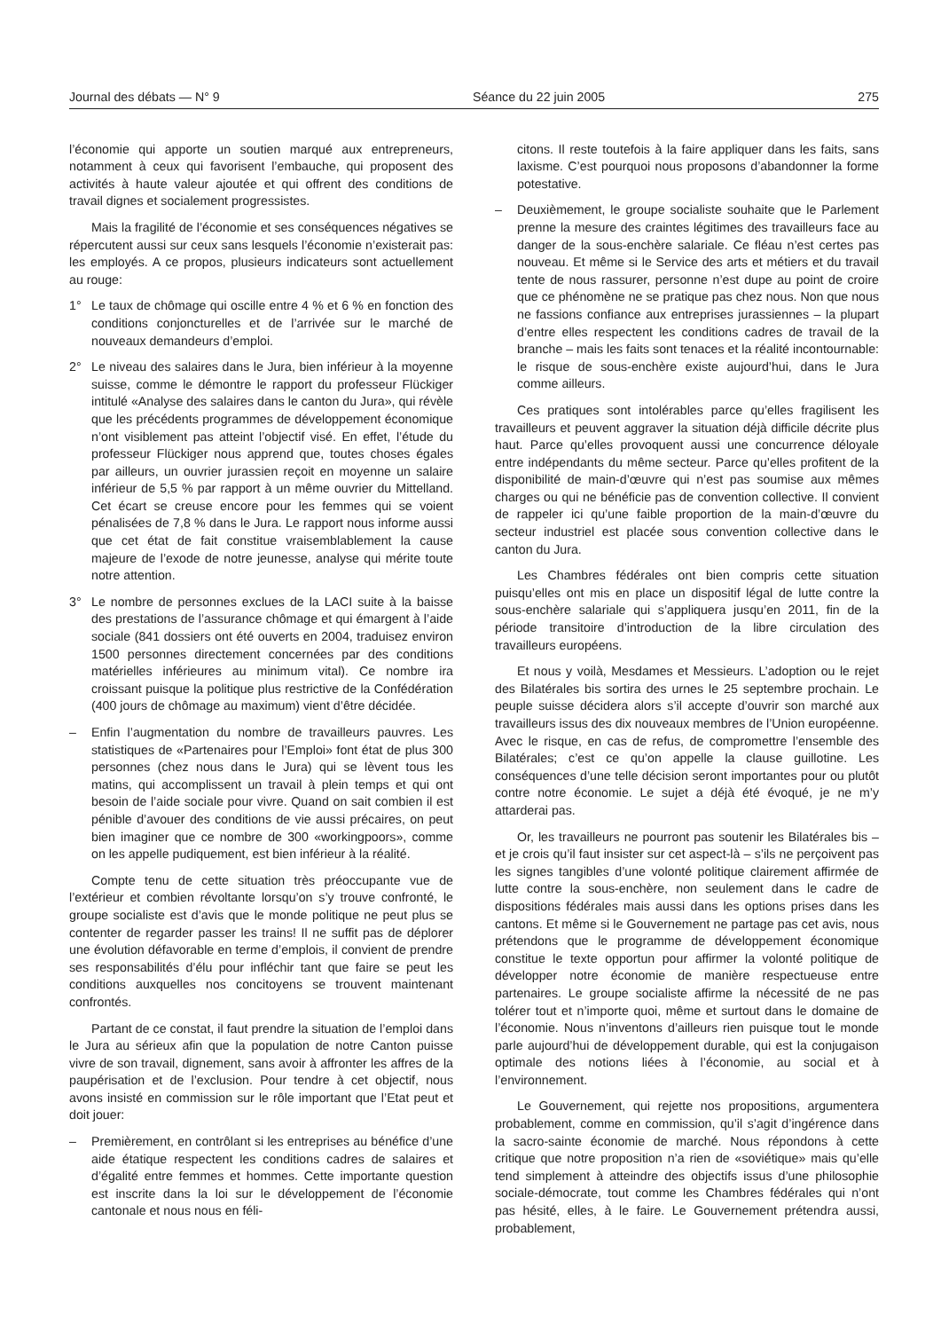Journal des débats — N° 9 Séance du 22 juin 2005 275
l’économie qui apporte un soutien marqué aux entrepreneurs, notamment à ceux qui favorisent l’embauche, qui proposent des activités à haute valeur ajoutée et qui offrent des conditions de travail dignes et socialement progressistes.
Mais la fragilité de l’économie et ses conséquences négatives se répercutent aussi sur ceux sans lesquels l’économie n’existerait pas: les employés. A ce propos, plusieurs indicateurs sont actuellement au rouge:
1° Le taux de chômage qui oscille entre 4 % et 6 % en fonction des conditions conjoncturelles et de l’arrivée sur le marché de nouveaux demandeurs d’emploi.
2° Le niveau des salaires dans le Jura, bien inférieur à la moyenne suisse, comme le démontre le rapport du professeur Flückiger intitulé «Analyse des salaires dans le canton du Jura», qui révèle que les précédents programmes de développement économique n’ont visiblement pas atteint l’objectif visé. En effet, l’étude du professeur Flückiger nous apprend que, toutes choses égales par ailleurs, un ouvrier jurassien reçoit en moyenne un salaire inférieur de 5,5 % par rapport à un même ouvrier du Mittelland. Cet écart se creuse encore pour les femmes qui se voient pénalisées de 7,8 % dans le Jura. Le rapport nous informe aussi que cet état de fait constitue vraisemblablement la cause majeure de l’exode de notre jeunesse, analyse qui mérite toute notre attention.
3° Le nombre de personnes exclues de la LACI suite à la baisse des prestations de l’assurance chômage et qui émargent à l’aide sociale (841 dossiers ont été ouverts en 2004, traduisez environ 1500 personnes directement concernées par des conditions matérielles inférieures au minimum vital). Ce nombre ira croissant puisque la politique plus restrictive de la Confédération (400 jours de chômage au maximum) vient d’être décidée.
– Enfin l’augmentation du nombre de travailleurs pauvres. Les statistiques de «Partenaires pour l’Emploi» font état de plus 300 personnes (chez nous dans le Jura) qui se lèvent tous les matins, qui accomplissent un travail à plein temps et qui ont besoin de l’aide sociale pour vivre. Quand on sait combien il est pénible d’avouer des conditions de vie aussi précaires, on peut bien imaginer que ce nombre de 300 «workingpoors», comme on les appelle pudiquement, est bien inférieur à la réalité.
Compte tenu de cette situation très préoccupante vue de l’extérieur et combien révoltante lorsqu’on s’y trouve confronté, le groupe socialiste est d’avis que le monde politique ne peut plus se contenter de regarder passer les trains! Il ne suffit pas de déplorer une évolution défavorable en terme d’emplois, il convient de prendre ses responsabilités d’élu pour infléchir tant que faire se peut les conditions auxquelles nos concitoyens se trouvent maintenant confrontés.
Partant de ce constat, il faut prendre la situation de l’emploi dans le Jura au sérieux afin que la population de notre Canton puisse vivre de son travail, dignement, sans avoir à affronter les affres de la paupérisation et de l’exclusion. Pour tendre à cet objectif, nous avons insisté en commission sur le rôle important que l’Etat peut et doit jouer:
– Premièrement, en contrôlant si les entreprises au bénéfice d’une aide étatique respectent les conditions cadres de salaires et d’égalité entre femmes et hommes. Cette importante question est inscrite dans la loi sur le développement de l’économie cantonale et nous nous en féli-
citons. Il reste toutefois à la faire appliquer dans les faits, sans laxisme. C’est pourquoi nous proposons d’abandonner la forme potestative.
– Deuxièmement, le groupe socialiste souhaite que le Parlement prenne la mesure des craintes légitimes des travailleurs face au danger de la sous-enchère salariale. Ce fléau n’est certes pas nouveau. Et même si le Service des arts et métiers et du travail tente de nous rassurer, personne n’est dupe au point de croire que ce phénomène ne se pratique pas chez nous. Non que nous ne fassions confiance aux entreprises jurassiennes – la plupart d’entre elles respectent les conditions cadres de travail de la branche – mais les faits sont tenaces et la réalité incontournable: le risque de sous-enchère existe aujourd’hui, dans le Jura comme ailleurs.
Ces pratiques sont intolérables parce qu’elles fragilisent les travailleurs et peuvent aggraver la situation déjà difficile décrite plus haut. Parce qu’elles provoquent aussi une concurrence déloyale entre indépendants du même secteur. Parce qu’elles profitent de la disponibilité de main-d’œuvre qui n’est pas soumise aux mêmes charges ou qui ne bénéficie pas de convention collective. Il convient de rappeler ici qu’une faible proportion de la main-d’œuvre du secteur industriel est placée sous convention collective dans le canton du Jura.
Les Chambres fédérales ont bien compris cette situation puisqu’elles ont mis en place un dispositif légal de lutte contre la sous-enchère salariale qui s’appliquera jusqu’en 2011, fin de la période transitoire d’introduction de la libre circulation des travailleurs européens.
Et nous y voilà, Mesdames et Messieurs. L’adoption ou le rejet des Bilatérales bis sortira des urnes le 25 septembre prochain. Le peuple suisse décidera alors s’il accepte d’ouvrir son marché aux travailleurs issus des dix nouveaux membres de l’Union européenne. Avec le risque, en cas de refus, de compromettre l’ensemble des Bilatérales; c’est ce qu’on appelle la clause guillotine. Les conséquences d’une telle décision seront importantes pour ou plutôt contre notre économie. Le sujet a déjà été évoqué, je ne m’y attarderai pas.
Or, les travailleurs ne pourront pas soutenir les Bilatérales bis – et je crois qu’il faut insister sur cet aspect-là – s’ils ne perçoivent pas les signes tangibles d’une volonté politique clairement affirmée de lutte contre la sous-enchère, non seulement dans le cadre de dispositions fédérales mais aussi dans les options prises dans les cantons. Et même si le Gouvernement ne partage pas cet avis, nous prétendons que le programme de développement économique constitue le texte opportun pour affirmer la volonté politique de développer notre économie de manière respectueuse entre partenaires. Le groupe socialiste affirme la nécessité de ne pas tolérer tout et n’importe quoi, même et surtout dans le domaine de l’économie. Nous n’inventons d’ailleurs rien puisque tout le monde parle aujourd’hui de développement durable, qui est la conjugaison optimale des notions liées à l’économie, au social et à l’environnement.
Le Gouvernement, qui rejette nos propositions, argumentera probablement, comme en commission, qu’il s’agit d’ingérence dans la sacro-sainte économie de marché. Nous répondons à cette critique que notre proposition n’a rien de «soviétique» mais qu’elle tend simplement à atteindre des objectifs issus d’une philosophie sociale-démocrate, tout comme les Chambres fédérales qui n’ont pas hésité, elles, à le faire. Le Gouvernement prétendra aussi, probablement,